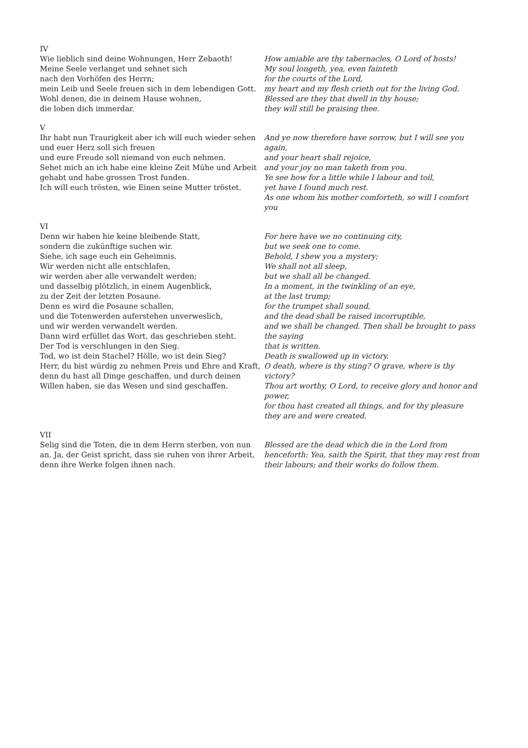IV
Wie lieblich sind deine Wohnungen, Herr Zebaoth!
Meine Seele verlanget und sehnet sich
nach den Vorhöfen des Herrn;
mein Leib und Seele freuen sich in dem lebendigen Gott.
Wohl denen, die in deinem Hause wohnen,
die loben dich immerdar.
How amiable are thy tabernacles, O Lord of hosts!
My soul longeth, yea, even fainteth
for the courts of the Lord,
my heart and my flesh crieth out for the living God.
Blessed are they that dwell in thy house;
they will still be praising thee.
V
Ihr habt nun Traurigkeit aber ich will euch wieder sehen
und euer Herz soll sich freuen
und eure Freude soll niemand von euch nehmen.
Sehet mich an ich habe eine kleine Zeit Mühe und Arbeit
gehabt und habe grossen Trost funden.
Ich will euch trösten, wie Einen seine Mutter tröstet.
And ye now therefore have sorrow, but I will see you again,
and your heart shall rejoice,
and your joy no man taketh from you.
Ye see how for a little while I labour and toil,
yet have I found much rest.
As one whom his mother comforteth, so will I comfort you
VI
Denn wir haben hie keine bleibende Statt,
sondern die zukünftige suchen wir.
Siehe, ich sage euch ein Geheimnis.
Wir werden nicht alle entschlafen,
wir werden aber alle verwandelt werden;
und dasselbig plötzlich, in einem Augenblick,
zu der Zeit der letzten Posaune.
Denn es wird die Posaune schallen,
und die Totenwerden auferstehen unverweslich,
und wir werden verwandelt werden.
Dann wird erfüllet das Wort, das geschrieben steht.
Der Tod is verschlungen in den Sieg.
Tod, wo ist dein Stachel? Hölle, wo ist dein Sieg?
Herr, du bist würdig zu nehmen Preis und Ehre and Kraft,
denn du hast all Dinge geschaffen, und durch deinen
Willen haben, sie das Wesen und sind geschaffen.
For here have we no continuing city,
but we seek one to come.
Behold, I shew you a mystery;
We shall not all sleep,
but we shall all be changed.
In a moment, in the twinkling of an eye,
at the last trump;
for the trumpet shall sound,
and the dead shall be raised incorruptible,
and we shall be changed. Then shall be brought to pass the saying
that is written.
Death is swallowed up in victory.
O death, where is thy sting? O grave, where is thy victory?
Thou art worthy, O Lord, to receive glory and honor and power,
for thou hast created all things, and for thy pleasure
they are and were created.
VII
Selig sind die Toten, die in dem Herrn sterben, von nun an. Ja, der Geist spricht, dass sie ruhen von ihrer Arbeit, denn ihre Werke folgen ihnen nach.
Blessed are the dead which die in the Lord from henceforth: Yea, saith the Spirit, that they may rest from their labours; and their works do follow them.